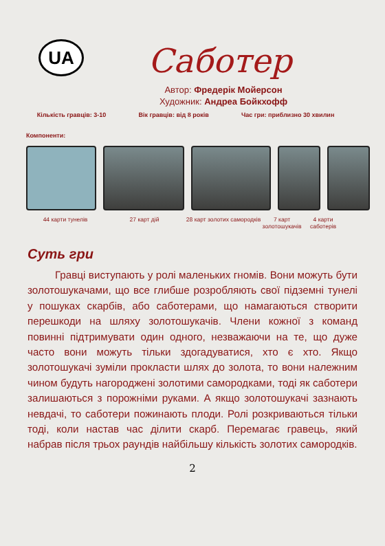UA
Саботер
Автор: Фредерік Мойерсон
Художник: Андреа Бойкхофф
Кількість гравців: 3-10 Вік гравців: від 8 років Час гри: приблизно 30 хвилин
Компоненти:
44 карти тунелів 27 карт дій 28 карт золотих самородків
7 карт золотошукачів
4 карти саботерів
Суть гри
Гравці виступають у ролі маленьких гномів. Вони можуть бути золотошукачами, що все глибше розробляють свої підземні тунелі у пошуках скарбів, або саботерами, що намагаються створити перешкоди на шляху золотошукачів. Члени кожної з команд повинні підтримувати один одного, незважаючи на те, що дуже часто вони можуть тільки здогадуватися, хто є хто. Якщо золотошукачі зуміли прокласти шлях до золота, то вони належним чином будуть нагороджені золотими самородками, тоді як саботери залишаються з порожніми руками. А якщо золотошукачі зазнають невдачі, то саботери пожинають плоди. Ролі розкриваються тільки тоді, коли настав час ділити скарб. Перемагає гравець, який набрав після трьох раундів найбільшу кількість золотих самородків.
2